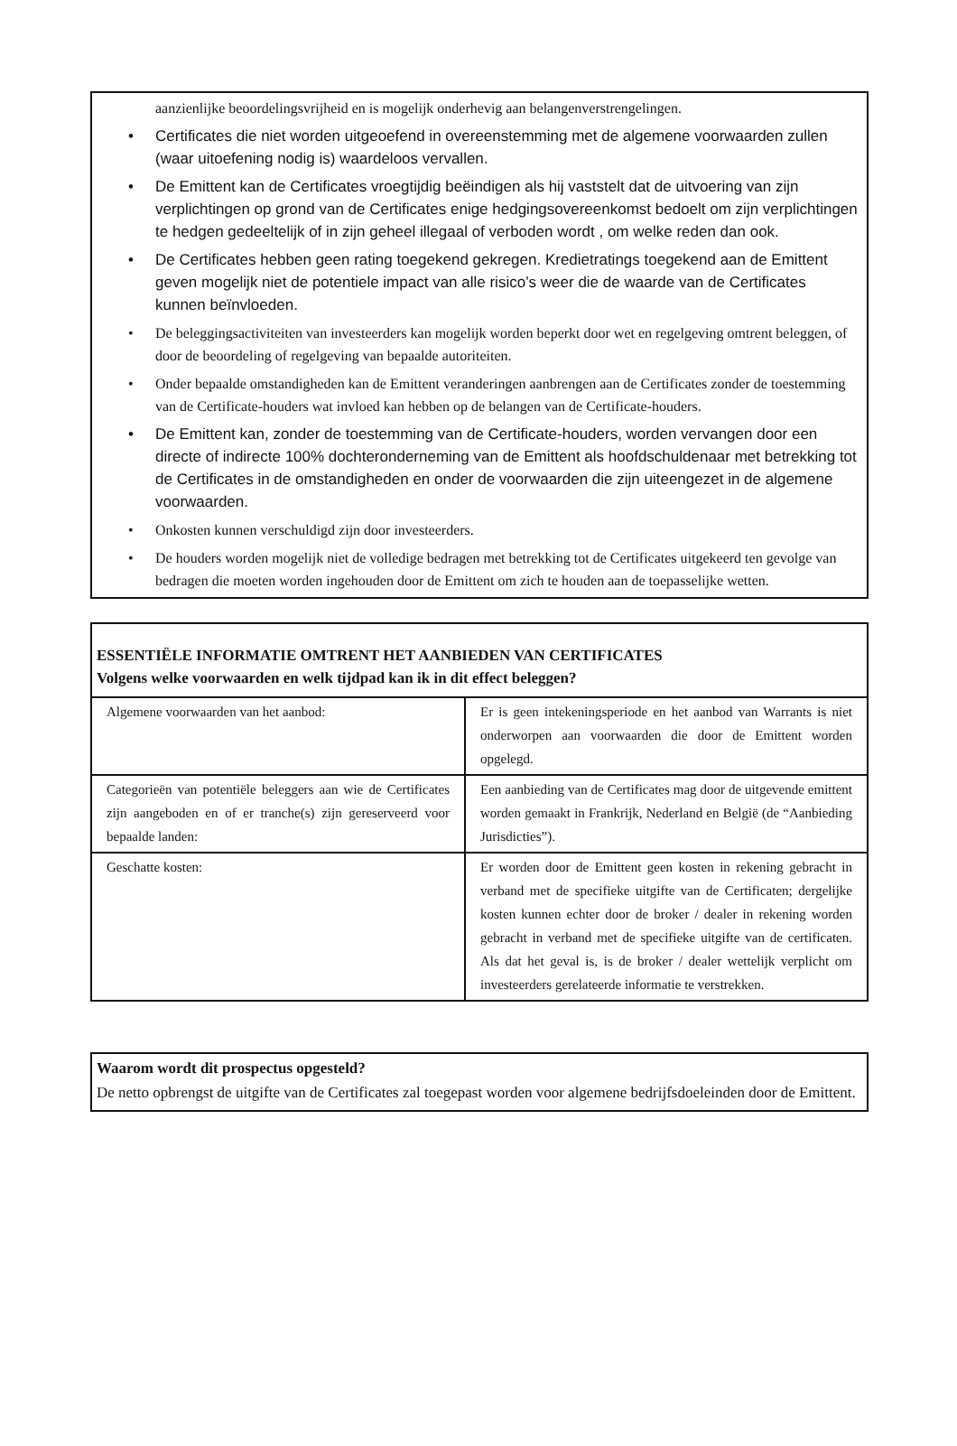aanzienlijke beoordelingsvrijheid en is mogelijk onderhevig aan belangenverstrengelingen.
• Certificates die niet worden uitgeoefend in overeenstemming met de algemene voorwaarden zullen (waar uitoefening nodig is) waardeloos vervallen.
• De Emittent kan de Certificates vroegtijdig beëindigen als hij vaststelt dat de uitvoering van zijn verplichtingen op grond van de Certificates enige hedgingsovereenkomst bedoelt om zijn verplichtingen te hedgen gedeeltelijk of in zijn geheel illegaal of verboden wordt , om welke reden dan ook.
• De Certificates hebben geen rating toegekend gekregen. Kredietratings toegekend aan de Emittent geven mogelijk niet de potentiele impact van alle risico’s weer die de waarde van de Certificates kunnen beïnvloeden.
• De beleggingsactiviteiten van investeerders kan mogelijk worden beperkt door wet en regelgeving omtrent beleggen, of door de beoordeling of regelgeving van bepaalde autoriteiten.
• Onder bepaalde omstandigheden kan de Emittent veranderingen aanbrengen aan de Certificates zonder de toestemming van de Certificate-houders wat invloed kan hebben op de belangen van de Certificate-houders.
• De Emittent kan, zonder de toestemming van de Certificate-houders, worden vervangen door een directe of indirecte 100% dochteronderneming van de Emittent als hoofdschuldenaar met betrekking tot de Certificates in de omstandigheden en onder de voorwaarden die zijn uiteengezet in de algemene voorwaarden.
• Onkosten kunnen verschuldigd zijn door investeerders.
• De houders worden mogelijk niet de volledige bedragen met betrekking tot de Certificates uitgekeerd ten gevolge van bedragen die moeten worden ingehouden door de Emittent om zich te houden aan de toepasselijke wetten.
ESSENTIËLE INFORMATIE OMTRENT HET AANBIEDEN VAN CERTIFICATES
Volgens welke voorwaarden en welk tijdpad kan ik in dit effect beleggen?
| Algemene voorwaarden van het aanbod: | Er is geen intekeningsperiode en het aanbod van Warrants is niet onderworpen aan voorwaarden die door de Emittent worden opgelegd. |
| Categorieën van potentiële beleggers aan wie de Certificates zijn aangeboden en of er tranche(s) zijn gereserveerd voor bepaalde landen: | Een aanbieding van de Certificates mag door de uitgevende emittent worden gemaakt in Frankrijk, Nederland en België (de “Aanbieding Jurisdicties”). |
| Geschatte kosten: | Er worden door de Emittent geen kosten in rekening gebracht in verband met de specifieke uitgifte van de Certificaten; dergelijke kosten kunnen echter door de broker / dealer in rekening worden gebracht in verband met de specifieke uitgifte van de certificaten. Als dat het geval is, is de broker / dealer wettelijk verplicht om investeerders gerelateerde informatie te verstrekken. |
Waarom wordt dit prospectus opgesteld?
De netto opbrengst de uitgifte van de Certificates zal toegepast worden voor algemene bedrijfsdoeleinden door de Emittent.